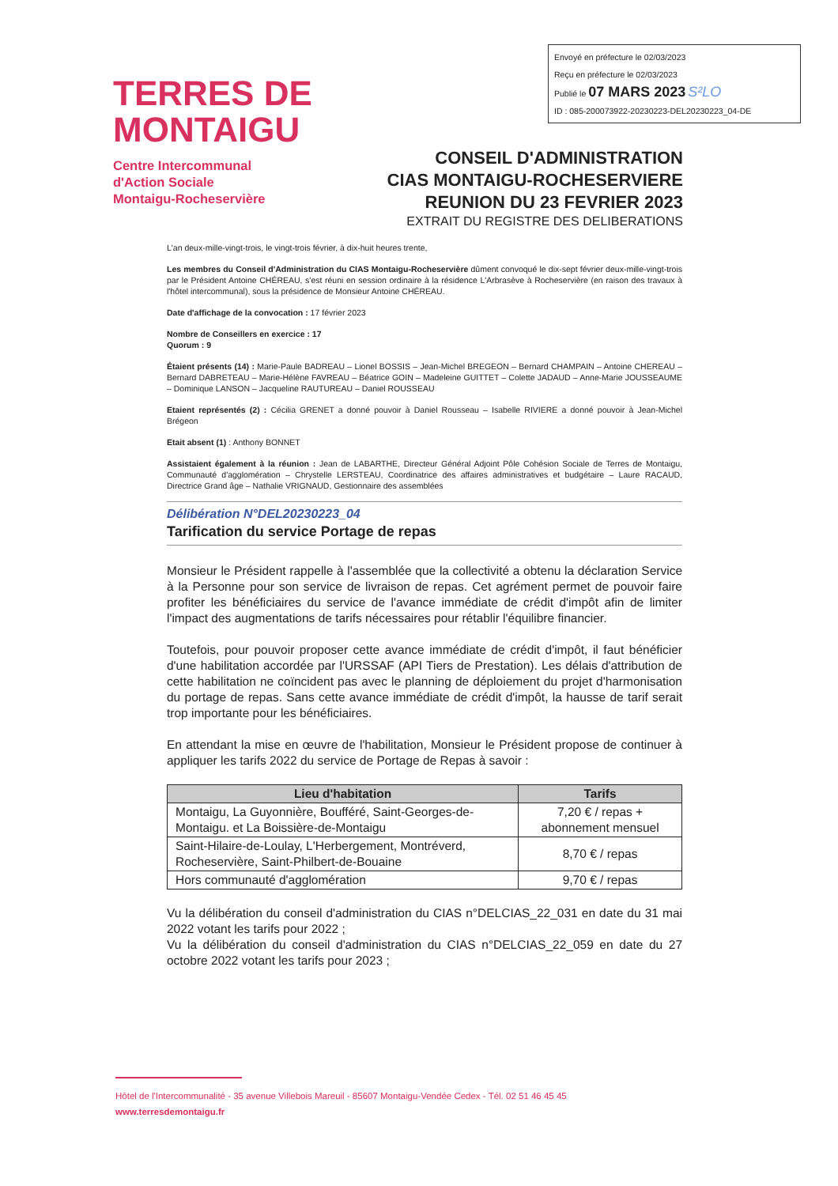Envoyé en préfecture le 02/03/2023
Reçu en préfecture le 02/03/2023
Publié le 07 MARS 2023 S²LO
ID : 085-200073922-20230223-DEL20230223_04-DE
TERRES DE
MONTAIGU
Centre Intercommunal
d'Action Sociale
Montaigu-Rocheservière
CONSEIL D'ADMINISTRATION
CIAS MONTAIGU-ROCHESERVIERE
REUNION DU 23 FEVRIER 2023
EXTRAIT DU REGISTRE DES DELIBERATIONS
L'an deux-mille-vingt-trois, le vingt-trois février, à dix-huit heures trente,
Les membres du Conseil d'Administration du CIAS Montaigu-Rocheservière dûment convoqué le dix-sept février deux-mille-vingt-trois par le Président Antoine CHÉREAU, s'est réuni en session ordinaire à la résidence L'Arbrasève à Rocheservière (en raison des travaux à l'hôtel intercommunal), sous la présidence de Monsieur Antoine CHÉREAU.
Date d'affichage de la convocation : 17 février 2023
Nombre de Conseillers en exercice : 17
Quorum : 9
Étaient présents (14) : Marie-Paule BADREAU – Lionel BOSSIS – Jean-Michel BREGEON – Bernard CHAMPAIN – Antoine CHEREAU – Bernard DABRETEAU – Marie-Hélène FAVREAU – Béatrice GOIN – Madeleine GUITTET – Colette JADAUD – Anne-Marie JOUSSEAUME – Dominique LANSON – Jacqueline RAUTUREAU – Daniel ROUSSEAU
Etaient représentés (2) : Cécilia GRENET a donné pouvoir à Daniel Rousseau – Isabelle RIVIERE a donné pouvoir à Jean-Michel Brégeon
Etait absent (1) : Anthony BONNET
Assistaient également à la réunion : Jean de LABARTHE, Directeur Général Adjoint Pôle Cohésion Sociale de Terres de Montaigu, Communauté d'agglomération – Chrystelle LERSTEAU, Coordinatrice des affaires administratives et budgétaire – Laure RACAUD, Directrice Grand âge – Nathalie VRIGNAUD, Gestionnaire des assemblées
Délibération N°DEL20230223_04
Tarification du service Portage de repas
Monsieur le Président rappelle à l'assemblée que la collectivité a obtenu la déclaration Service à la Personne pour son service de livraison de repas. Cet agrément permet de pouvoir faire profiter les bénéficiaires du service de l'avance immédiate de crédit d'impôt afin de limiter l'impact des augmentations de tarifs nécessaires pour rétablir l'équilibre financier.
Toutefois, pour pouvoir proposer cette avance immédiate de crédit d'impôt, il faut bénéficier d'une habilitation accordée par l'URSSAF (API Tiers de Prestation). Les délais d'attribution de cette habilitation ne coïncident pas avec le planning de déploiement du projet d'harmonisation du portage de repas. Sans cette avance immédiate de crédit d'impôt, la hausse de tarif serait trop importante pour les bénéficiaires.
En attendant la mise en œuvre de l'habilitation, Monsieur le Président propose de continuer à appliquer les tarifs 2022 du service de Portage de Repas à savoir :
| Lieu d'habitation | Tarifs |
| --- | --- |
| Montaigu, La Guyonnière, Boufféré, Saint-Georges-de-Montaigu. et La Boissière-de-Montaigu | 7,20 € / repas + abonnement mensuel |
| Saint-Hilaire-de-Loulay, L'Herbergement, Montréverd, Rocheservière, Saint-Philbert-de-Bouaine | 8,70 € / repas |
| Hors communauté d'agglomération | 9,70 € / repas |
Vu la délibération du conseil d'administration du CIAS n°DELCIAS_22_031 en date du 31 mai 2022 votant les tarifs pour 2022 ;
Vu la délibération du conseil d'administration du CIAS n°DELCIAS_22_059 en date du 27 octobre 2022 votant les tarifs pour 2023 ;
Hôtel de l'Intercommunalité - 35 avenue Villebois Mareuil - 85607 Montaigu-Vendée Cedex - Tél. 02 51 46 45 45
www.terresdemontaigu.fr